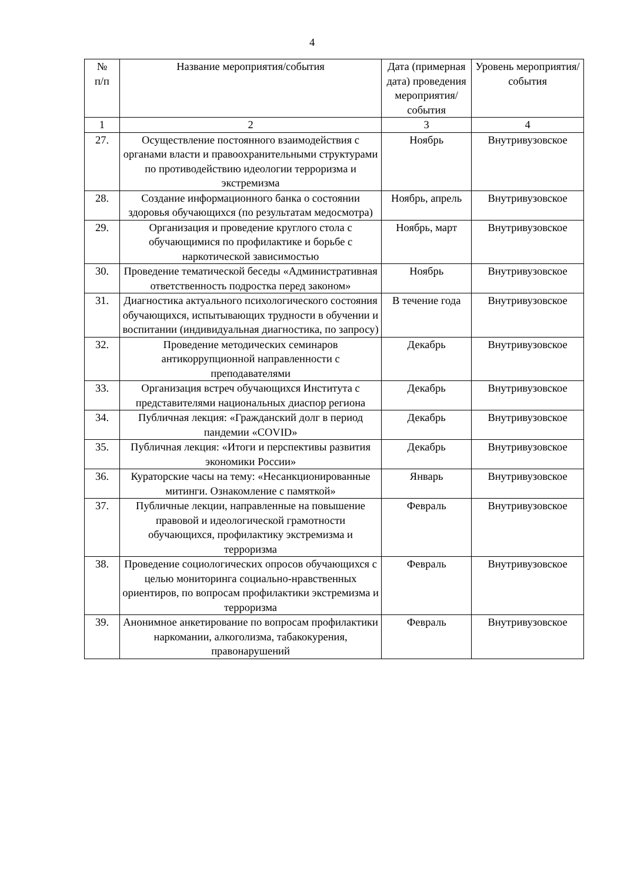4
| № п/п | Название мероприятия/события | Дата (примерная дата) проведения мероприятия/ события | Уровень мероприятия/ события |
| --- | --- | --- | --- |
| 1 | 2 | 3 | 4 |
| 27. | Осуществление постоянного взаимодействия с органами власти и правоохранительными структурами по противодействию идеологии терроризма и экстремизма | Ноябрь | Внутривузовское |
| 28. | Создание информационного банка о состоянии здоровья обучающихся (по результатам медосмотра) | Ноябрь, апрель | Внутривузовское |
| 29. | Организация и проведение круглого стола с обучающимися по профилактике и борьбе с наркотической зависимостью | Ноябрь, март | Внутривузовское |
| 30. | Проведение тематической беседы «Административная ответственность подростка перед законом» | Ноябрь | Внутривузовское |
| 31. | Диагностика актуального психологического состояния обучающихся, испытывающих трудности в обучении и воспитании (индивидуальная диагностика, по запросу) | В течение года | Внутривузовское |
| 32. | Проведение методических семинаров антикоррупционной направленности с преподавателями | Декабрь | Внутривузовское |
| 33. | Организация встреч обучающихся Института с представителями национальных диаспор региона | Декабрь | Внутривузовское |
| 34. | Публичная лекция: «Гражданский долг в период пандемии «COVID» | Декабрь | Внутривузовское |
| 35. | Публичная лекция: «Итоги и перспективы развития экономики России» | Декабрь | Внутривузовское |
| 36. | Кураторские часы на тему: «Несанкционированные митинги. Ознакомление с памяткой» | Январь | Внутривузовское |
| 37. | Публичные лекции, направленные на повышение правовой и идеологической грамотности обучающихся, профилактику экстремизма и терроризма | Февраль | Внутривузовское |
| 38. | Проведение социологических опросов обучающихся с целью мониторинга социально-нравственных ориентиров, по вопросам профилактики экстремизма и терроризма | Февраль | Внутривузовское |
| 39. | Анонимное анкетирование по вопросам профилактики наркомании, алкоголизма, табакокурения, правонарушений | Февраль | Внутривузовское |